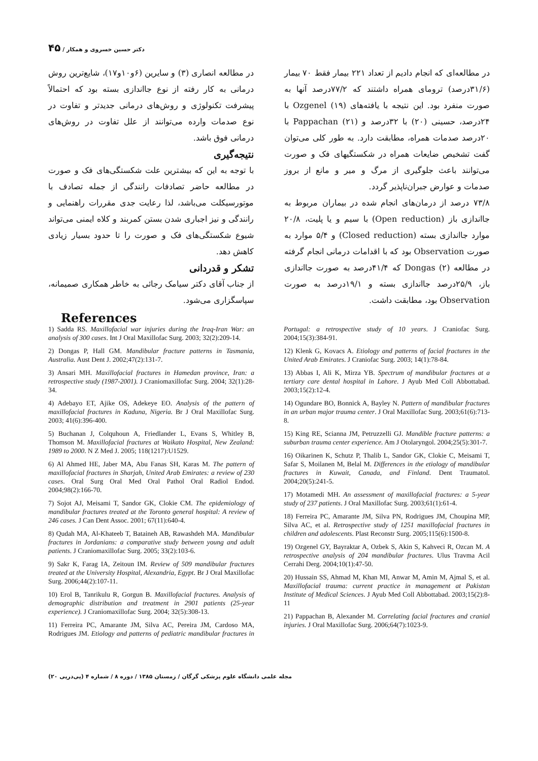دکتر حسین خسروی و همکار / ۴۵
در مطالعه‌ای که انجام دادیم از تعداد ۲۲۱ بیمار فقط ۷۰ بیمار (۳۱/۶درصد) ترومای همراه داشتند که ۷۷/۲درصد آنها به صورت منفرد بود. این نتیجه با یافته‌های Ozgenel (۱۹) با ۲۴درصد، حسینی (۲۰) با ۳۲درصد و Pappachan (۲۱) با ۲۰درصد صدمات همراه، مطابقت دارد. به طور کلی می‌توان گفت تشخیص ضایعات همراه در شکستگیهای فک و صورت می‌توانند باعث جلوگیری از مرگ و میر و مانع از بروز صدمات و عوارض جبران‌ناپذیر گردد.
۷۳/۸ درصد از درمان‌های انجام شده در بیماران مربوط به جااندازی باز (Open reduction) با سیم و یا پلیت، ۲۰/۸ موارد جااندازی بسته (Closed reduction) و ۵/۴ موارد به صورت Observation بود که با اقدامات درمانی انجام گرفته در مطالعه Dongas (۲) که ۴۱/۴درصد به صورت جااندازی باز، ۲۵/۹درصد جااندازی بسته و ۱۹/۱درصد به صورت Observation بود، مطابقت داشت.
در مطالعه انصاری (۳) و سایرین (۶و۱۰و۱۷)، شایع‌ترین روش درمانی به کار رفته از نوع جااندازی بسته بود که احتمالاً پیشرفت تکنولوژی و روش‌های درمانی جدیدتر و تفاوت در نوع صدمات وارده می‌توانند از علل تفاوت در روش‌های درمانی فوق باشد.
نتیجه‌گیری
با توجه به این که بیشترین علت شکستگی‌های فک و صورت در مطالعه حاضر تصادفات رانندگی از جمله تصادف با موتورسیکلت می‌باشد، لذا رعایت جدی مقررات راهنمایی و رانندگی و نیز اجباری شدن بستن کمربند و کلاه ایمنی می‌تواند شیوع شکستگی‌های فک و صورت را تا حدود بسیار زیادی کاهش دهد.
تشکر و قدردانی
از جناب آقای دکتر سیامک رجائی به خاطر همکاری صمیمانه، سپاسگزاری می‌شود.
References
1) Sadda RS. Maxillofacial war injuries during the Iraq-Iran War: an analysis of 300 cases. Int J Oral Maxillofac Surg. 2003; 32(2):209-14.
2) Dongas P, Hall GM. Mandibular fracture patterns in Tasmania, Australia. Aust Dent J. 2002;47(2):131-7.
3) Ansari MH. Maxillofacial fractures in Hamedan province, Iran: a retrospective study (1987-2001). J Craniomaxillofac Surg. 2004; 32(1):28-34.
4) Adebayo ET, Ajike OS, Adekeye EO. Analysis of the pattern of maxillofacial fractures in Kaduna, Nigeria. Br J Oral Maxillofac Surg. 2003; 41(6):396-400.
5) Buchanan J, Colquhoun A, Friedlander L, Evans S, Whitley B, Thomson M. Maxillofacial fractures at Waikato Hospital, New Zealand: 1989 to 2000. N Z Med J. 2005; 118(1217):U1529.
6) Al Ahmed HE, Jaber MA, Abu Fanas SH, Karas M. The pattern of maxillofacial fractures in Sharjah, United Arab Emirates: a review of 230 cases. Oral Surg Oral Med Oral Pathol Oral Radiol Endod. 2004;98(2):166-70.
7) Sojot AJ, Meisami T, Sandor GK, Clokie CM. The epidemiology of mandibular fractures treated at the Toronto general hospital: A review of 246 cases. J Can Dent Assoc. 2001; 67(11):640-4.
8) Qudah MA, Al-Khateeb T, Bataineh AB, Rawashdeh MA. Mandibular fractures in Jordanians: a comparative study between young and adult patients. J Craniomaxillofac Surg. 2005; 33(2):103-6.
9) Sakr K, Farag IA, Zeitoun IM. Review of 509 mandibular fractures treated at the University Hospital, Alexandria, Egypt. Br J Oral Maxillofac Surg. 2006;44(2):107-11.
10) Erol B, Tanrikulu R, Gorgun B. Maxillofacial fractures. Analysis of demographic distribution and treatment in 2901 patients (25-year experience). J Craniomaxillofac Surg. 2004; 32(5):308-13.
11) Ferreira PC, Amarante JM, Silva AC, Pereira JM, Cardoso MA, Rodrigues JM. Etiology and patterns of pediatric mandibular fractures in Portugal: a retrospective study of 10 years. J Craniofac Surg. 2004;15(3):384-91.
12) Klenk G, Kovacs A. Etiology and patterns of facial fractures in the United Arab Emirates. J Craniofac Surg. 2003; 14(1):78-84.
13) Abbas I, Ali K, Mirza YB. Spectrum of mandibular fractures at a tertiary care dental hospital in Lahore. J Ayub Med Coll Abbottabad. 2003;15(2):12-4.
14) Ogundare BO, Bonnick A, Bayley N. Pattern of mandibular fractures in an urban major trauma center. J Oral Maxillofac Surg. 2003;61(6):713-8.
15) King RE, Scianna JM, Petruzzelli GJ. Mandible fracture patterns: a suburban trauma center experience. Am J Otolaryngol. 2004;25(5):301-7.
16) Oikarinen K, Schutz P, Thalib L, Sandor GK, Clokie C, Meisami T, Safar S, Moilanen M, Belal M. Differences in the etiology of mandibular fractures in Kuwait, Canada, and Finland. Dent Traumatol. 2004;20(5):241-5.
17) Motamedi MH. An assessment of maxillofacial fractures: a 5-year study of 237 patients. J Oral Maxillofac Surg. 2003;61(1):61-4.
18) Ferreira PC, Amarante JM, Silva PN, Rodrigues JM, Choupina MP, Silva AC, et al. Retrospective study of 1251 maxillofacial fractures in children and adolescents. Plast Reconstr Surg. 2005;115(6):1500-8.
19) Ozgenel GY, Bayraktar A, Ozbek S, Akin S, Kahveci R, Ozcan M. A retrospective analysis of 204 mandibular fractures. Ulus Travma Acil Cerrahi Derg. 2004;10(1):47-50.
20) Hussain SS, Ahmad M, Khan MI, Anwar M, Amin M, Ajmal S, et al. Maxillofacial trauma: current practice in management at Pakistan Institute of Medical Sciences. J Ayub Med Coll Abbottabad. 2003;15(2):8-11
21) Pappachan B, Alexander M. Correlating facial fractures and cranial injuries. J Oral Maxillofac Surg. 2006;64(7):1023-9.
مجله علمی دانشگاه علوم پزشکی گرگان / زمستان ۱۳۸۵ / دوره ۸ / شماره ۴ (پی‌درپی ۲۰)